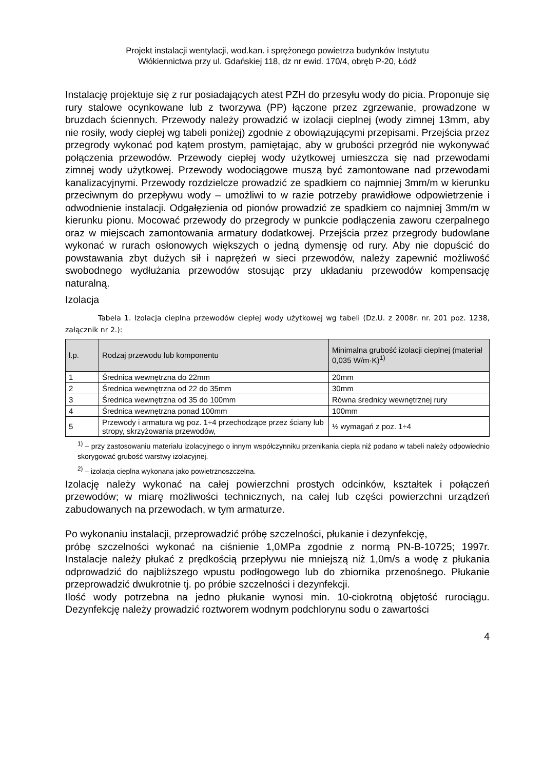Projekt instalacji wentylacji, wod.kan. i sprężonego powietrza budynków Instytutu
Włókiennictwa przy ul. Gdańskiej 118, dz nr ewid. 170/4, obręb P-20, Łódź
Instalację projektuje się z rur posiadających atest PZH do przesyłu wody do picia. Proponuje się rury stalowe ocynkowane lub z tworzywa (PP) łączone przez zgrzewanie, prowadzone w bruzdach ściennych. Przewody należy prowadzić w izolacji cieplnej (wody zimnej 13mm, aby nie rosiły, wody ciepłej wg tabeli poniżej) zgodnie z obowiązującymi przepisami. Przejścia przez przegrody wykonać pod kątem prostym, pamiętając, aby w grubości przegród nie wykonywać połączenia przewodów. Przewody ciepłej wody użytkowej umieszcza się nad przewodami zimnej wody użytkowej. Przewody wodociągowe muszą być zamontowane nad przewodami kanalizacyjnymi. Przewody rozdzielcze prowadzić ze spadkiem co najmniej 3mm/m w kierunku przeciwnym do przepływu wody – umożliwi to w razie potrzeby prawidłowe odpowietrzenie i odwodnienie instalacji. Odgałęzienia od pionów prowadzić ze spadkiem co najmniej 3mm/m w kierunku pionu. Mocować przewody do przegrody w punkcie podłączenia zaworu czerpalnego oraz w miejscach zamontowania armatury dodatkowej. Przejścia przez przegrody budowlane wykonać w rurach osłonowych większych o jedną dymensję od rury. Aby nie dopuścić do powstawania zbyt dużych sił i naprężeń w sieci przewodów, należy zapewnić możliwość swobodnego wydłużania przewodów stosując przy układaniu przewodów kompensację naturalną.
Izolacja
Tabela 1. Izolacja cieplna przewodów ciepłej wody użytkowej wg tabeli (Dz.U. z 2008r. nr. 201 poz. 1238, załącznik nr 2.):
| l.p. | Rodzaj przewodu lub komponentu | Minimalna grubość izolacji cieplnej (materiał 0,035 W/m·K)<sup>1)</sup> |
| --- | --- | --- |
| 1 | Średnica wewnętrzna do 22mm | 20mm |
| 2 | Średnica wewnętrzna od 22 do 35mm | 30mm |
| 3 | Średnica wewnętrzna od 35 do 100mm | Równa średnicy wewnętrznej rury |
| 4 | Średnica wewnętrzna ponad 100mm | 100mm |
| 5 | Przewody i armatura wg poz. 1÷4 przechodzące przez ściany lub stropy, skrzyżowania przewodów, | ½ wymagań z poz. 1÷4 |
<sup>1)</sup> – przy zastosowaniu materiału izolacyjnego o innym współczynniku przenikania ciepła niż podano w tabeli należy odpowiednio skorygować grubość warstwy izolacyjnej.
<sup>2)</sup> – izolacja cieplna wykonana jako powietrznoszczelna.
Izolację należy wykonać na całej powierzchni prostych odcinków, kształtek i połączeń przewodów; w miarę możliwości technicznych, na całej lub części powierzchni urządzeń zabudowanych na przewodach, w tym armaturze.
Po wykonaniu instalacji, przeprowadzić próbę szczelności, płukanie i dezynfekcję,
próbę szczelności wykonać na ciśnienie 1,0MPa zgodnie z normą PN-B-10725; 1997r. Instalacje należy płukać z prędkością przepływu nie mniejszą niż 1,0m/s a wodę z płukania odprowadzić do najbliższego wpustu podłogowego lub do zbiornika przenośnego. Płukanie przeprowadzić dwukrotnie tj. po próbie szczelności i dezynfekcji.
Ilość wody potrzebna na jedno płukanie wynosi min. 10-ciokrotną objętość rurociągu. Dezynfekcję należy prowadzić roztworem wodnym podchlorynu sodu o zawartości
4